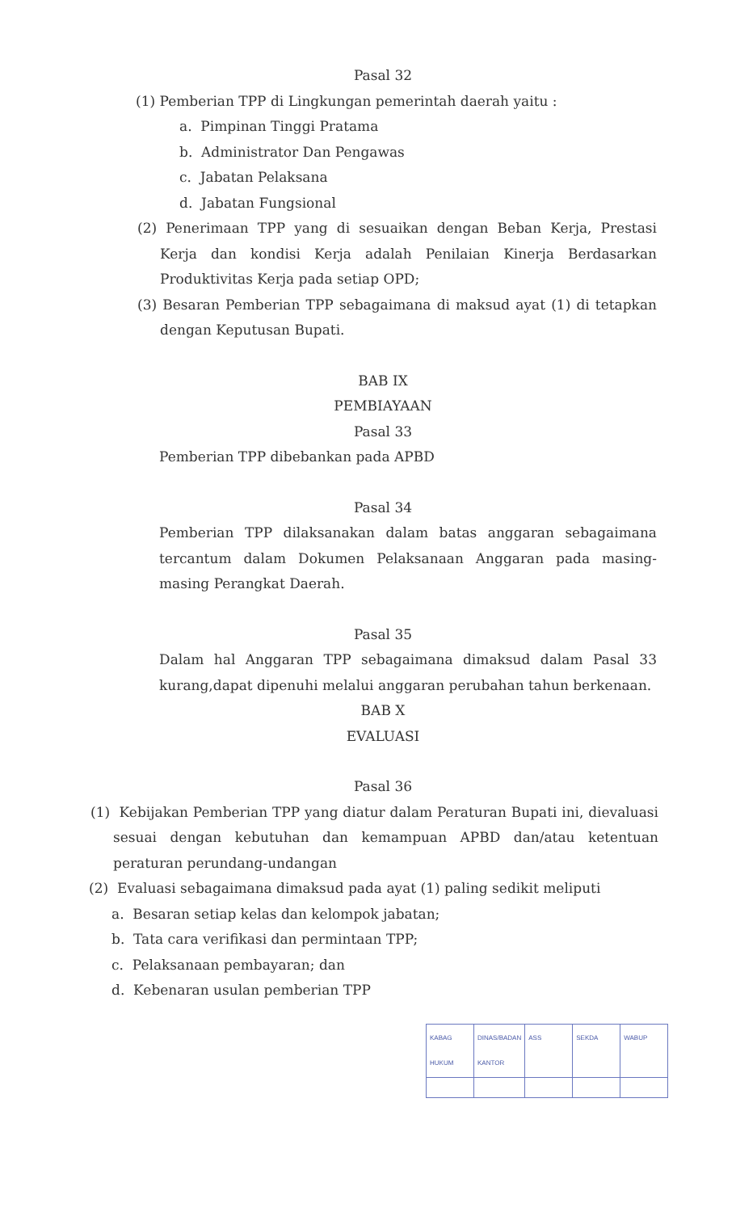Pasal 32
(1) Pemberian TPP di Lingkungan pemerintah daerah yaitu :
a. Pimpinan Tinggi Pratama
b. Administrator Dan Pengawas
c. Jabatan Pelaksana
d. Jabatan Fungsional
(2) Penerimaan TPP yang di sesuaikan dengan Beban Kerja, Prestasi Kerja dan kondisi Kerja adalah Penilaian Kinerja Berdasarkan Produktivitas Kerja pada setiap OPD;
(3) Besaran Pemberian TPP sebagaimana di maksud ayat (1) di tetapkan dengan Keputusan Bupati.
BAB IX
PEMBIAYAAN
Pasal 33
Pemberian TPP dibebankan pada APBD
Pasal 34
Pemberian TPP dilaksanakan dalam batas anggaran sebagaimana tercantum dalam Dokumen Pelaksanaan Anggaran pada masing-masing Perangkat Daerah.
Pasal 35
Dalam hal Anggaran TPP sebagaimana dimaksud dalam Pasal 33 kurang,dapat dipenuhi melalui anggaran perubahan tahun berkenaan.
BAB X
EVALUASI
Pasal 36
(1) Kebijakan Pemberian TPP yang diatur dalam Peraturan Bupati ini, dievaluasi sesuai dengan kebutuhan dan kemampuan APBD dan/atau ketentuan peraturan perundang-undangan
(2) Evaluasi sebagaimana dimaksud pada ayat (1) paling sedikit meliputi
a. Besaran setiap kelas dan kelompok jabatan;
b. Tata cara verifikasi dan permintaan TPP;
c. Pelaksanaan pembayaran; dan
d. Kebenaran usulan pemberian TPP
| KABAG HUKUM | DINAS/BADAN KANTOR | ASS | SEKDA | WABUP |